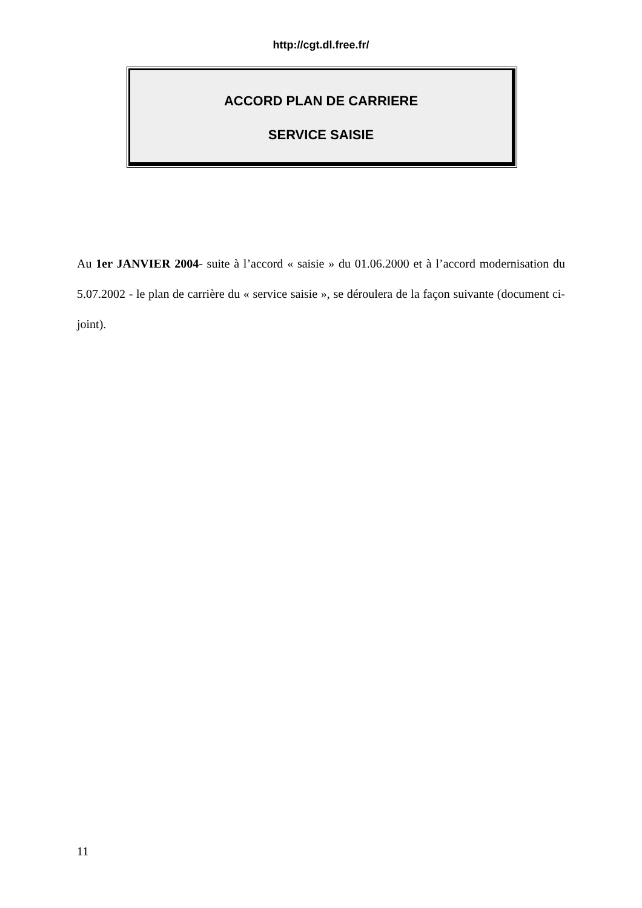http://cgt.dl.free.fr/
ACCORD PLAN DE CARRIERE
SERVICE SAISIE
Au 1er JANVIER 2004- suite à l’accord « saisie » du 01.06.2000 et à l’accord modernisation du 5.07.2002 - le plan de carrière du « service saisie », se déroulera de la façon suivante (document ci-joint).
11